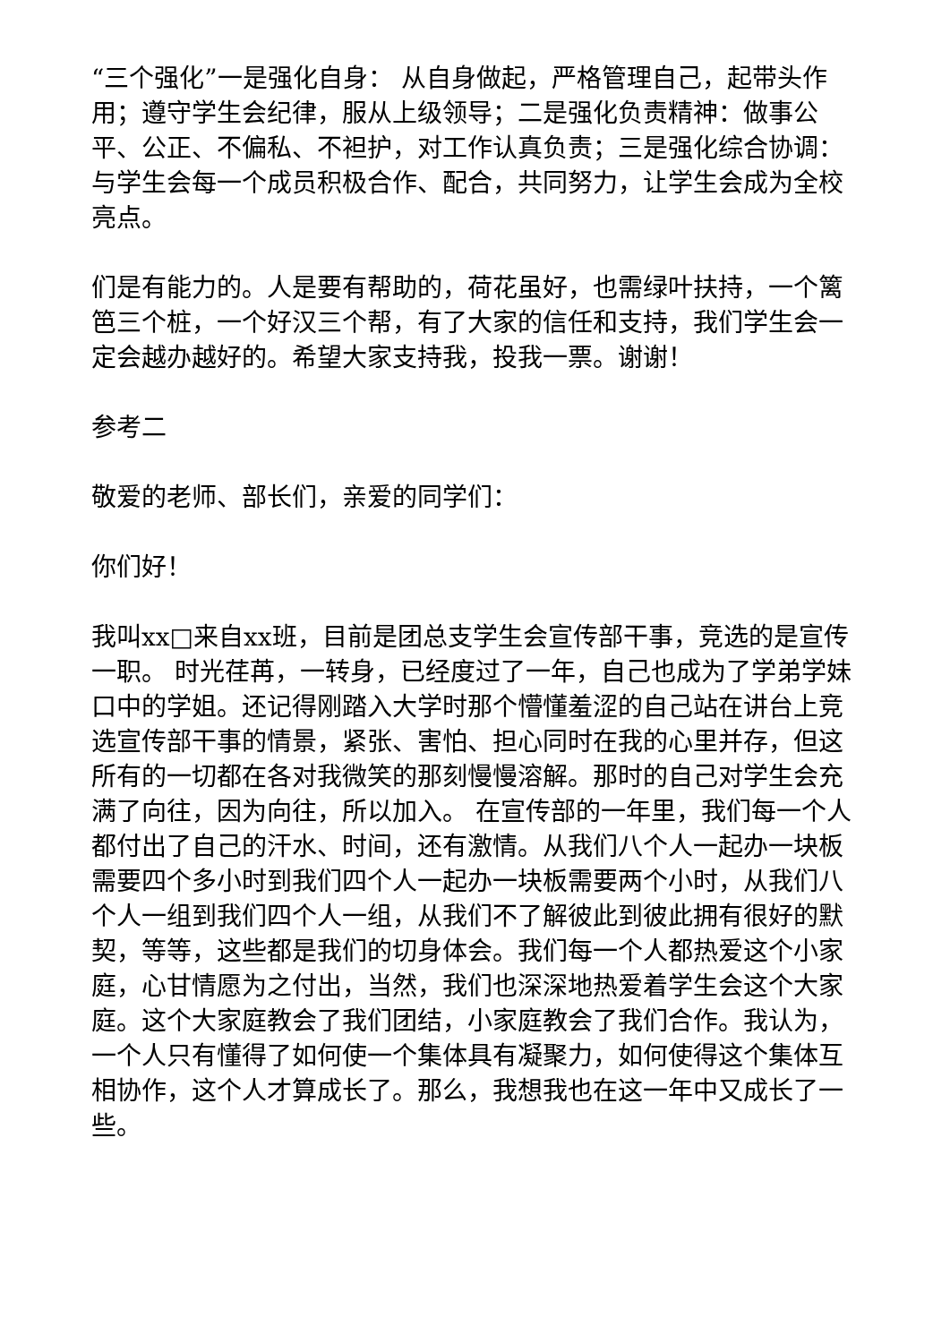“三个强化”一是强化自身： 从自身做起，严格管理自己，起带头作用；遵守学生会纪律，服从上级领导；二是强化负责精神：做事公平、公正、不偏私、不袒护，对工作认真负责；三是强化综合协调：与学生会每一个成员积极合作、配合，共同努力，让学生会成为全校亮点。
们是有能力的。人是要有帮助的，荷花虽好，也需绿叶扶持，一个篱笆三个桩，一个好汉三个帮，有了大家的信任和支持，我们学生会一定会越办越好的。希望大家支持我，投我一票。谢谢！
参考二
敬爱的老师、部长们，亲爱的同学们：
你们好！
我叫xx□来自xx班，目前是团总支学生会宣传部干事，竞选的是宣传一职。 时光荏苒，一转身，已经度过了一年，自己也成为了学弟学妹口中的学姐。还记得刚踏入大学时那个懵懂羞涩的自己站在讲台上竞选宣传部干事的情景，紧张、害怕、担心同时在我的心里并存，但这所有的一切都在各对我微笑的那刻慢慢溶解。那时的自己对学生会充满了向往，因为向往，所以加入。 在宣传部的一年里，我们每一个人都付出了自己的汗水、时间，还有激情。从我们八个人一起办一块板需要四个多小时到我们四个人一起办一块板需要两个小时，从我们八个人一组到我们四个人一组，从我们不了解彼此到彼此拥有很好的默契，等等，这些都是我们的切身体会。我们每一个人都热爱这个小家庭，心甘情愿为之付出，当然，我们也深深地热爱着学生会这个大家庭。这个大家庭教会了我们团结，小家庭教会了我们合作。我认为，一个人只有懂得了如何使一个集体具有凝聚力，如何使得这个集体互相协作，这个人才算成长了。那么，我想我也在这一年中又成长了一些。